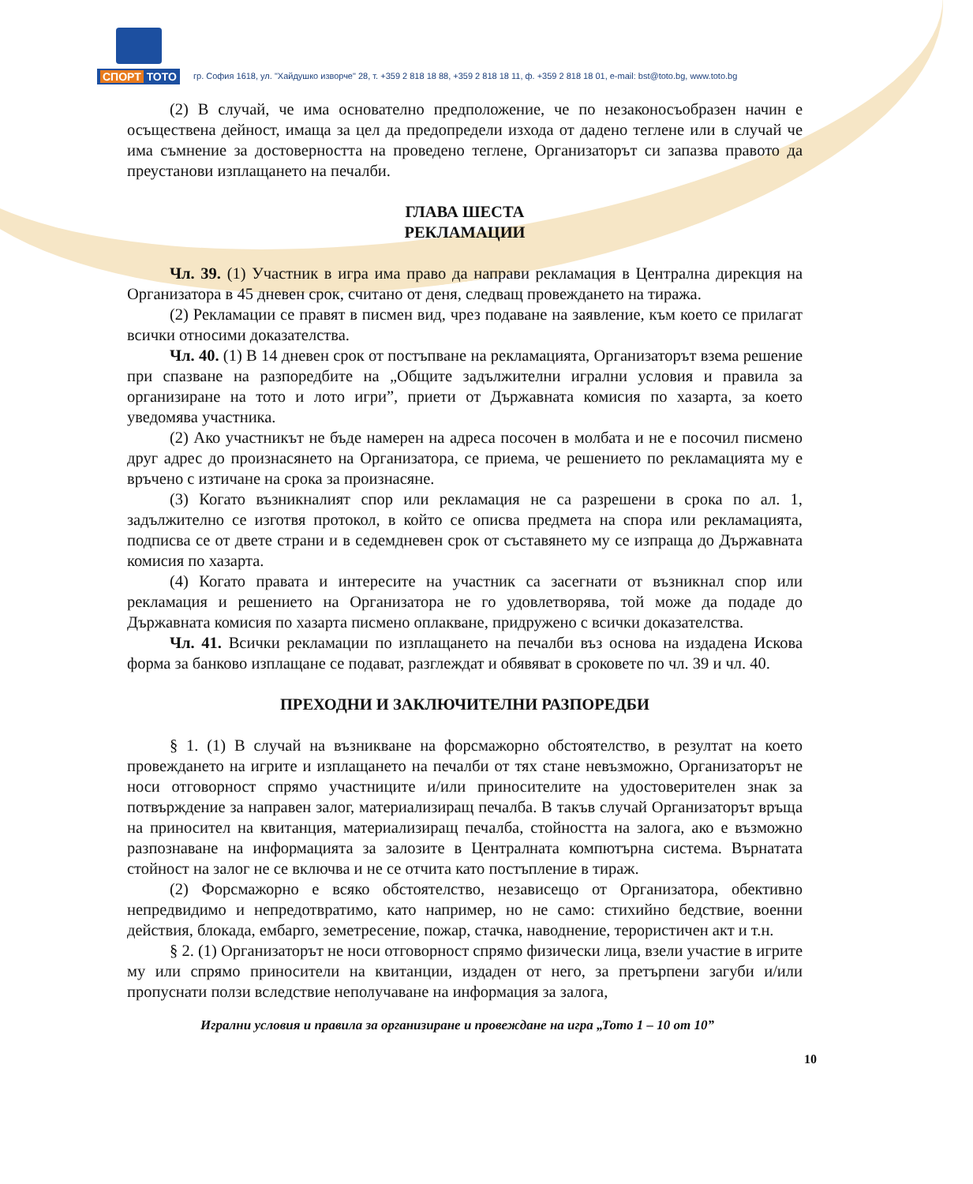СПОРТ ТОТО
гр. София 1618, ул. "Хайдушко изворче" 28, т. +359 2 818 18 88, +359 2 818 18 11, ф. +359 2 818 18 01, e-mail: bst@toto.bg, www.toto.bg
(2) В случай, че има основателно предположение, че по незаконосъобразен начин е осъществена дейност, имаща за цел да предопредели изхода от дадено теглене или в случай че има съмнение за достоверността на проведено теглене, Организаторът си запазва правото да преустанови изплащането на печалби.
ГЛАВА ШЕСТА
РЕКЛАМАЦИИ
Чл. 39. (1) Участник в игра има право да направи рекламация в Централна дирекция на Организатора в 45 дневен срок, считано от деня, следващ провеждането на тиража.
(2) Рекламации се правят в писмен вид, чрез подаване на заявление, към което се прилагат всички относими доказателства.
Чл. 40. (1) В 14 дневен срок от постъпване на рекламацията, Организаторът взема решение при спазване на разпоредбите на „Общите задължителни игрални условия и правила за организиране на тото и лото игри”, приети от Държавната комисия по хазарта, за което уведомява участника.
(2) Ако участникът не бъде намерен на адреса посочен в молбата и не е посочил писмено друг адрес до произнасянето на Организатора, се приема, че решението по рекламацията му е връчено с изтичане на срока за произнасяне.
(3) Когато възникналият спор или рекламация не са разрешени в срока по ал. 1, задължително се изготвя протокол, в който се описва предмета на спора или рекламацията, подписва се от двете страни и в седемдневен срок от съставянето му се изпраща до Държавната комисия по хазарта.
(4) Когато правата и интересите на участник са засегнати от възникнал спор или рекламация и решението на Организатора не го удовлетворява, той може да подаде до Държавната комисия по хазарта писмено оплакване, придружено с всички доказателства.
Чл. 41. Всички рекламации по изплащането на печалби въз основа на издадена Искова форма за банково изплащане се подават, разглеждат и обявяват в сроковете по чл. 39 и чл. 40.
ПРЕХОДНИ И ЗАКЛЮЧИТЕЛНИ РАЗПОРЕДБИ
§ 1. (1) В случай на възникване на форсмажорно обстоятелство, в резултат на което провеждането на игрите и изплащането на печалби от тях стане невъзможно, Организаторът не носи отговорност спрямо участниците и/или приносителите на удостоверителен знак за потвърждение за направен залог, материализиращ печалба. В такъв случай Организаторът връща на приносител на квитанция, материализиращ печалба, стойността на залога, ако е възможно разпознаване на информацията за залозите в Централната компютърна система. Върнатата стойност на залог не се включва и не се отчита като постъпление в тираж.
(2) Форсмажорно е всяко обстоятелство, независещо от Организатора, обективно непредвидимо и непредотвратимо, като например, но не само: стихийно бедствие, военни действия, блокада, ембарго, земетресение, пожар, стачка, наводнение, терористичен акт и т.н.
§ 2. (1) Организаторът не носи отговорност спрямо физически лица, взели участие в игрите му или спрямо приносители на квитанции, издаден от него, за претърпени загуби и/или пропуснати ползи вследствие неполучаване на информация за залога,
Игрални условия и правила за организиране и провеждане на игра „Тото 1 – 10 от 10”
10